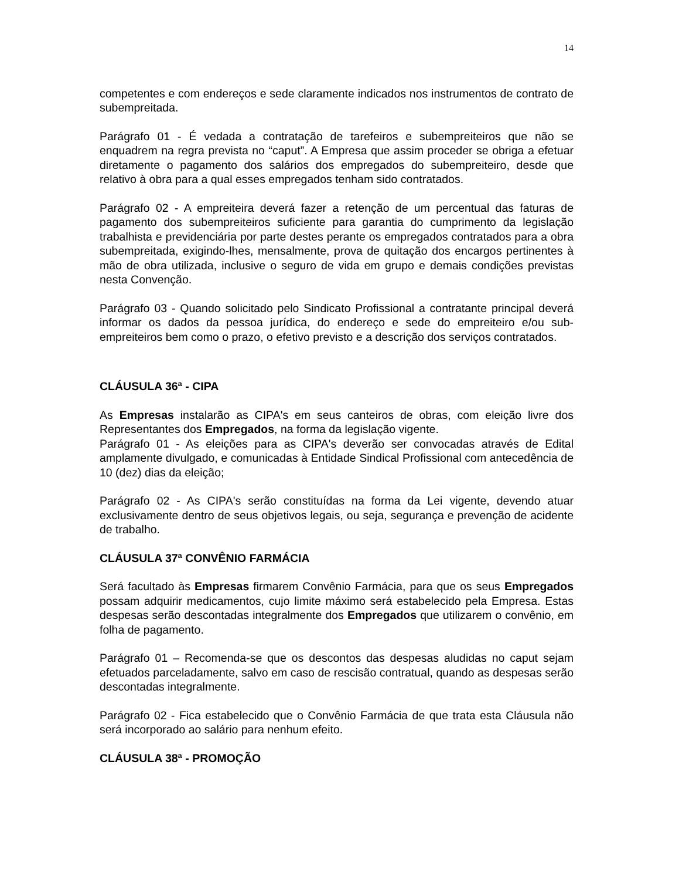14
competentes e com endereços e sede claramente indicados nos instrumentos de contrato de subempreitada.
Parágrafo 01 - É vedada a contratação de tarefeiros e subempreiteiros que não se enquadrem na regra prevista no “caput”. A Empresa que assim proceder se obriga a efetuar diretamente o pagamento dos salários dos empregados do subempreiteiro, desde que relativo à obra para a qual esses empregados tenham sido contratados.
Parágrafo 02 - A empreiteira deverá fazer a retenção de um percentual das faturas de pagamento dos subempreiteiros suficiente para garantia do cumprimento da legislação trabalhista e previdenciária por parte destes perante os empregados contratados para a obra subempreitada, exigindo-lhes, mensalmente, prova de quitação dos encargos pertinentes à mão de obra utilizada, inclusive o seguro de vida em grupo e demais condições previstas nesta Convenção.
Parágrafo 03 - Quando solicitado pelo Sindicato Profissional a contratante principal deverá informar os dados da pessoa jurídica, do endereço e sede do empreiteiro e/ou sub-empreiteiros bem como o prazo, o efetivo previsto e a descrição dos serviços contratados.
CLÁUSULA 36ª - CIPA
As Empresas instalarão as CIPA's em seus canteiros de obras, com eleição livre dos Representantes dos Empregados, na forma da legislação vigente.
Parágrafo 01 - As eleições para as CIPA's deverão ser convocadas através de Edital amplamente divulgado, e comunicadas à Entidade Sindical Profissional com antecedência de 10 (dez) dias da eleição;
Parágrafo 02 - As CIPA's serão constituídas na forma da Lei vigente, devendo atuar exclusivamente dentro de seus objetivos legais, ou seja, segurança e prevenção de acidente de trabalho.
CLÁUSULA 37ª CONVÊNIO FARMÁCIA
Será facultado às Empresas firmarem Convênio Farmácia, para que os seus Empregados possam adquirir medicamentos, cujo limite máximo será estabelecido pela Empresa. Estas despesas serão descontadas integralmente dos Empregados que utilizarem o convênio, em folha de pagamento.
Parágrafo 01 – Recomenda-se que os descontos das despesas aludidas no caput sejam efetuados parceladamente, salvo em caso de rescisão contratual, quando as despesas serão descontadas integralmente.
Parágrafo 02 - Fica estabelecido que o Convênio Farmácia de que trata esta Cláusula não será incorporado ao salário para nenhum efeito.
CLÁUSULA 38ª - PROMOÇÃO